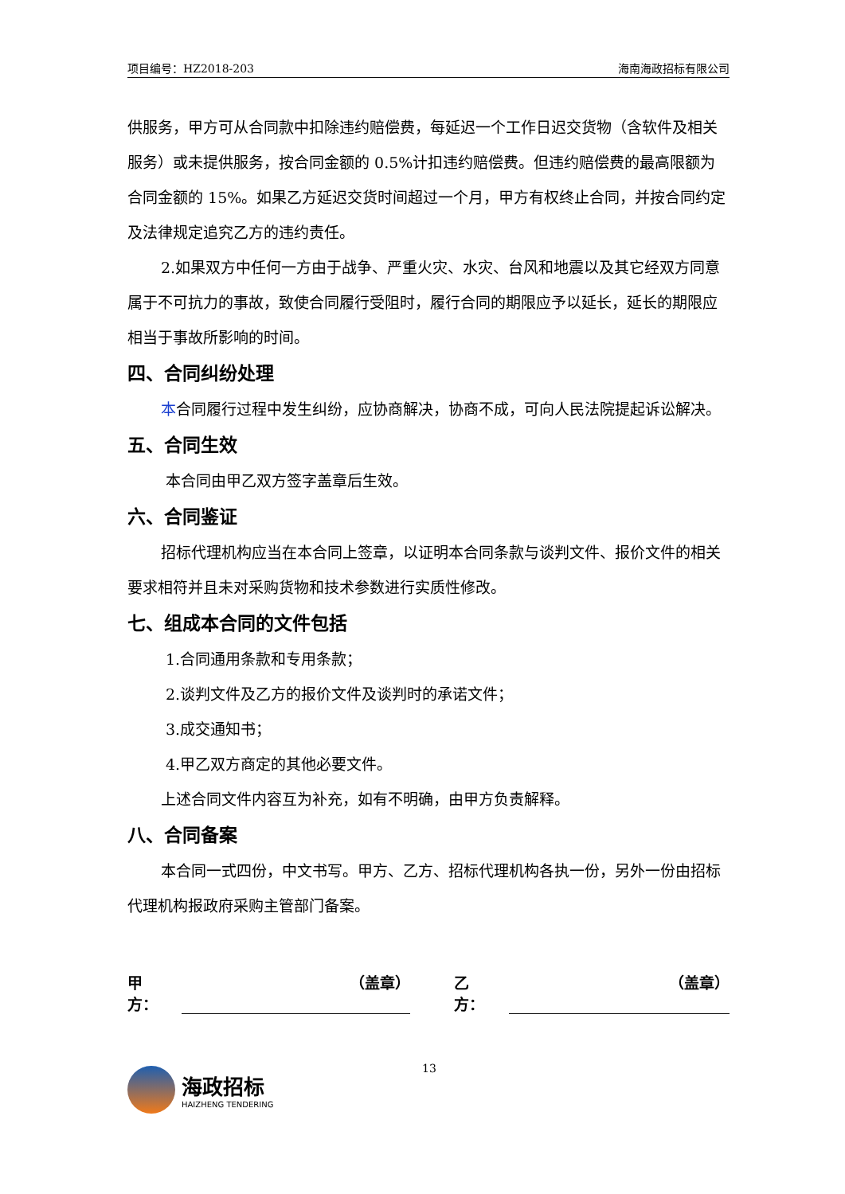项目编号：HZ2018-203 海南海政招标有限公司
供服务，甲方可从合同款中扣除违约赔偿费，每延迟一个工作日迟交货物（含软件及相关服务）或未提供服务，按合同金额的 0.5%计扣违约赔偿费。但违约赔偿费的最高限额为合同金额的 15%。如果乙方延迟交货时间超过一个月，甲方有权终止合同，并按合同约定及法律规定追究乙方的违约责任。
2.如果双方中任何一方由于战争、严重火灾、水灾、台风和地震以及其它经双方同意属于不可抗力的事故，致使合同履行受阻时，履行合同的期限应予以延长，延长的期限应相当于事故所影响的时间。
四、合同纠纷处理
本合同履行过程中发生纠纷，应协商解决，协商不成，可向人民法院提起诉讼解决。
五、合同生效
本合同由甲乙双方签字盖章后生效。
六、合同鉴证
招标代理机构应当在本合同上签章，以证明本合同条款与谈判文件、报价文件的相关要求相符并且未对采购货物和技术参数进行实质性修改。
七、组成本合同的文件包括
1.合同通用条款和专用条款；
2.谈判文件及乙方的报价文件及谈判时的承诺文件；
3.成交通知书；
4.甲乙双方商定的其他必要文件。
上述合同文件内容互为补充，如有不明确，由甲方负责解释。
八、合同备案
本合同一式四份，中文书写。甲方、乙方、招标代理机构各执一份，另外一份由招标代理机构报政府采购主管部门备案。
甲方： （盖章） 乙方： （盖章）
海政招标
HAIZHENG TENDERING
13